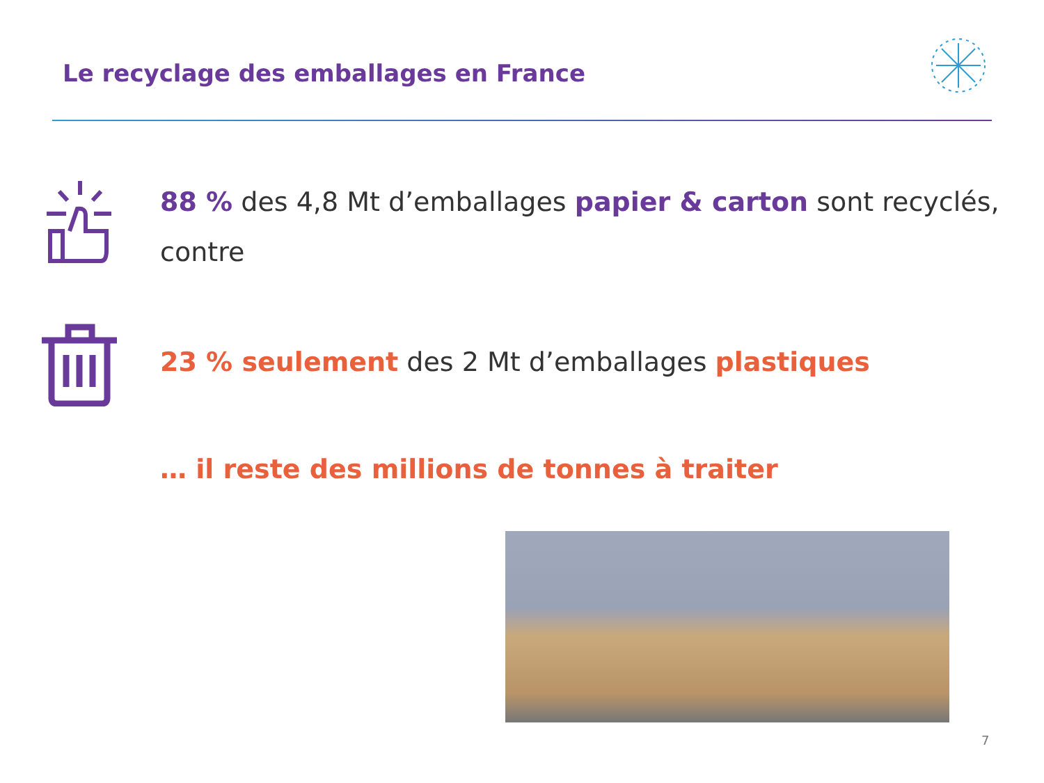Le recyclage des emballages en France
88 % des 4,8 Mt d’emballages papier & carton sont recyclés,
contre
23 % seulement des 2 Mt d’emballages plastiques
… il reste des millions de tonnes à traiter
7